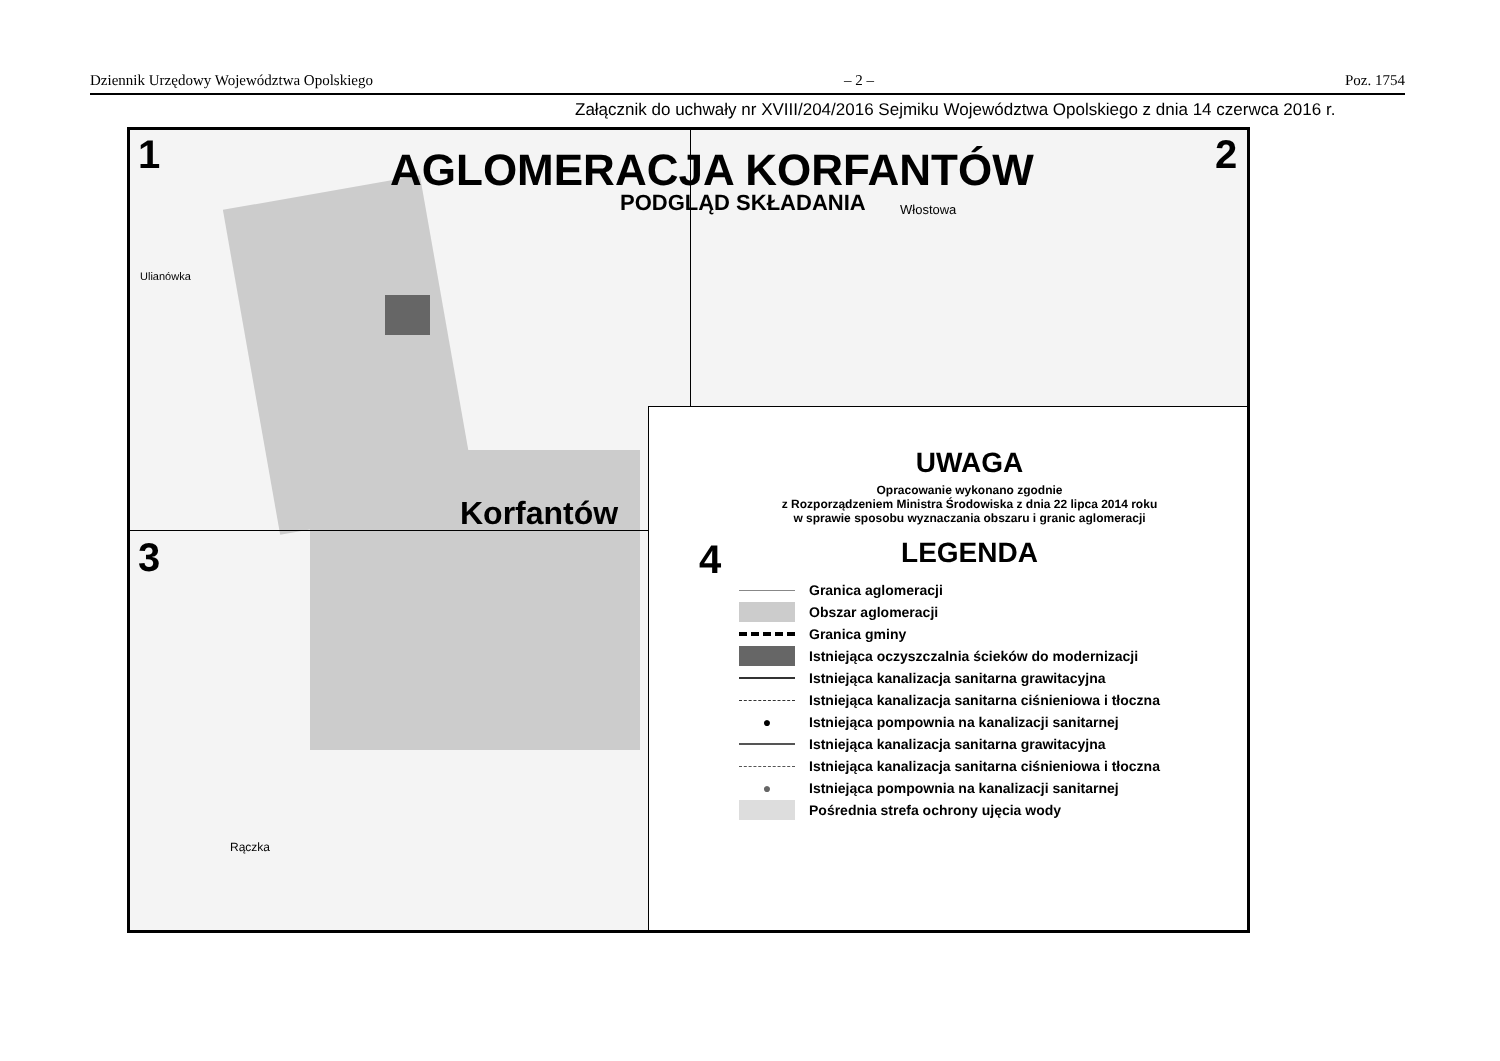Dziennik Urzędowy Województwa Opolskiego – 2 – Poz. 1754
Załącznik do uchwały nr XVIII/204/2016 Sejmiku Województwa Opolskiego z dnia 14 czerwca 2016 r.
1 2
3
AGLOMERACJA KORFANTÓW
PODGLĄD SKŁADANIA
Ulianówka
Włostowa
Rączka
Korfantów
UWAGA
Opracowanie wykonano zgodnie
z Rozporządzeniem Ministra Środowiska z dnia 22 lipca 2014 roku
w sprawie sposobu wyznaczania obszaru i granic aglomeracji
4
LEGENDA
Granica aglomeracji
Obszar aglomeracji
Granica gminy
Istniejąca oczyszczalnia ścieków do modernizacji
Istniejąca kanalizacja sanitarna grawitacyjna
Istniejąca kanalizacja sanitarna ciśnieniowa i tłoczna
● Istniejąca pompownia na kanalizacji sanitarnej
Istniejąca kanalizacja sanitarna grawitacyjna
Istniejąca kanalizacja sanitarna ciśnieniowa i tłoczna
● Istniejąca pompownia na kanalizacji sanitarnej
Pośrednia strefa ochrony ujęcia wody